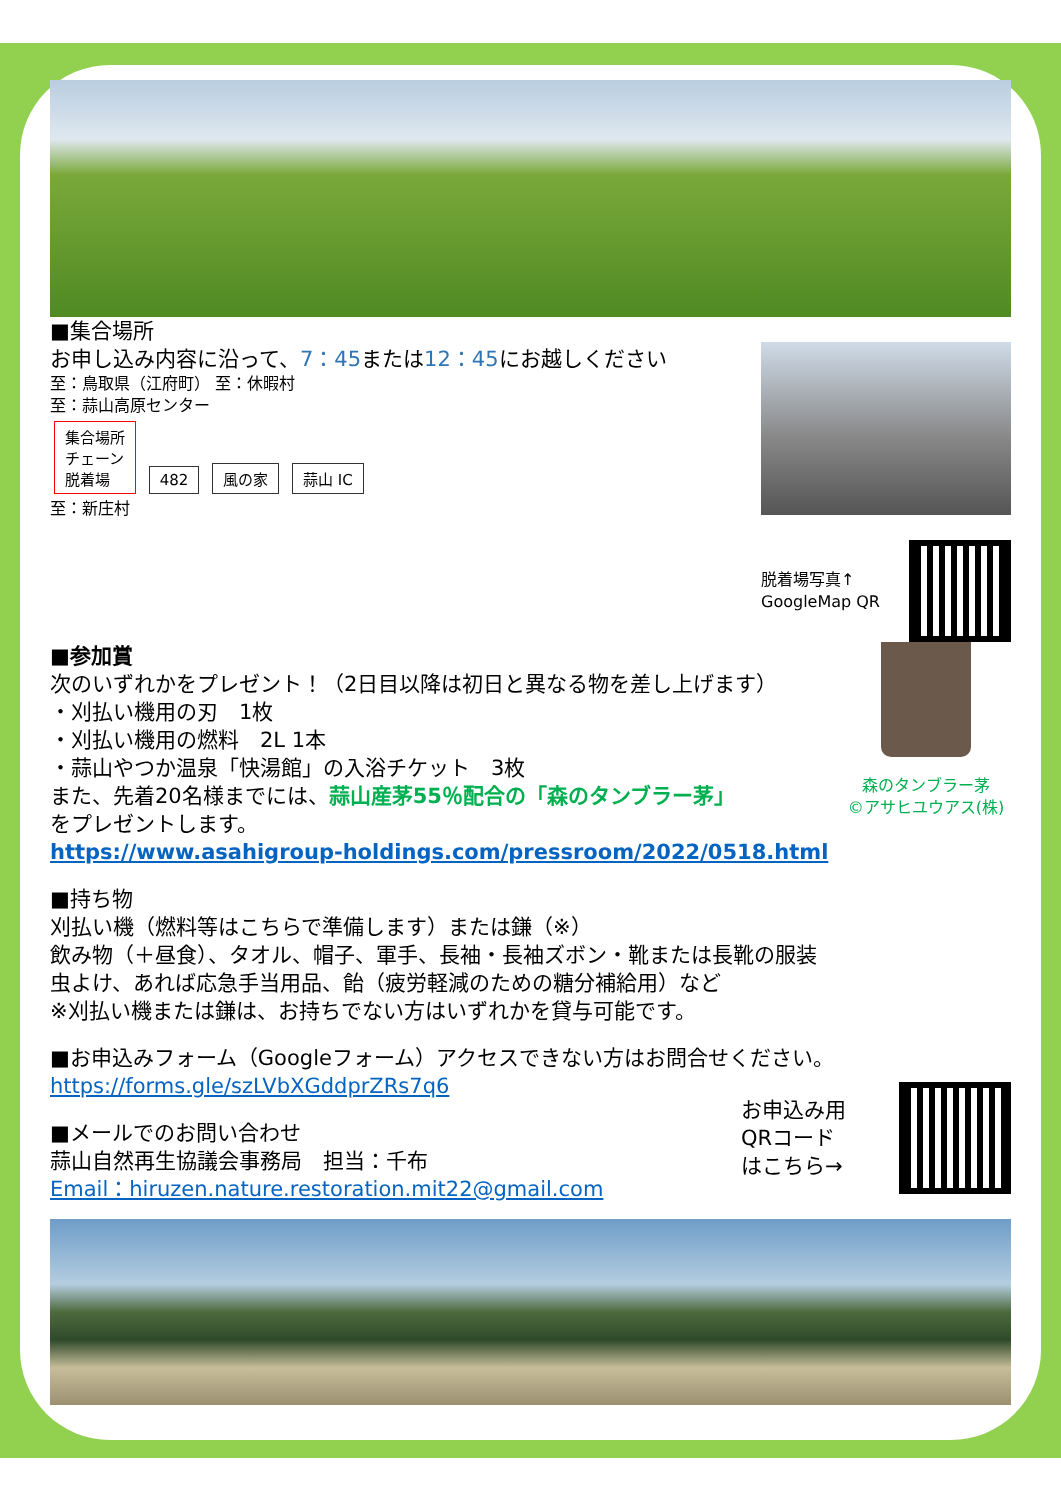■集合場所
お申し込み内容に沿って、7：45または12：45にお越しください
至：鳥取県（江府町） 至：休暇村
至：蒜山高原センター
集合場所
チェーン
脱着場 482 風の家 蒜山 IC
至：新庄村
脱着場写真↑
GoogleMap QR
■参加賞
次のいずれかをプレゼント！（2日目以降は初日と異なる物を差し上げます）
・刈払い機用の刃　1枚
・刈払い機用の燃料　2L 1本
・蒜山やつか温泉「快湯館」の入浴チケット　3枚
また、先着20名様までには、蒜山産茅55％配合の「森のタンブラー茅」
をプレゼントします。
https://www.asahigroup-holdings.com/pressroom/2022/0518.html
森のタンブラー茅
©アサヒユウアス(株)
■持ち物
刈払い機（燃料等はこちらで準備します）または鎌（※）
飲み物（＋昼食）、タオル、帽子、軍手、長袖・長袖ズボン・靴または長靴の服装
虫よけ、あれば応急手当用品、飴（疲労軽減のための糖分補給用）など
※刈払い機または鎌は、お持ちでない方はいずれかを貸与可能です。
■お申込みフォーム（Googleフォーム）アクセスできない方はお問合せください。
https://forms.gle/szLVbXGddprZRs7q6
■メールでのお問い合わせ
蒜山自然再生協議会事務局　担当：千布
Email：hiruzen.nature.restoration.mit22@gmail.com
お申込み用
QRコード
はこちら→